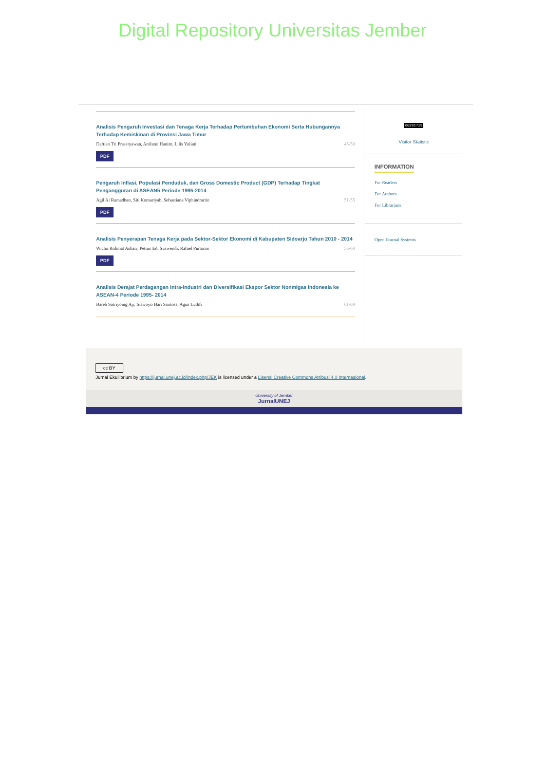Digital Repository Universitas Jember
Analisis Pengaruh Investasi dan Tenaga Kerja Terhadap Pertumbuhan Ekonomi Serta Hubungannya Terhadap Kemiskinan di Provinsi Jawa Timur
Daftian Tri Prasetyawan, Anifatul Hanim, Lilis Yuliati 45-50
PDF
Pengaruh Inflasi, Populasi Penduduk, dan Gross Domestic Product (GDP) Terhadap Tingkat Pengangguran di ASEAN5 Periode 1995-2014
Agil Al Ramadhan, Siti Komariyah, Sebastiana Viphindrartin 51-55
PDF
Analisis Penyerapan Tenaga Kerja pada Sektor-Sektor Ekonomi di Kabupaten Sidoarjo Tahun 2010 - 2014
Wicho Rohmat Ashari, Petrus Edi Suswendi, Rafael Purtomo 56-60
PDF
Analisis Derajat Perdagangan Intra-Industri dan Diversifikasi Ekspor Sektor Nonmigas Indonesia ke ASEAN-4 Periode 1995- 2014
Bareb Satriyoing Aji, Siswoyo Hari Santosa, Agus Luthfi 61-69
00291729
Visitor Statistic
INFORMATION
For Readers
For Authors
For Librarians
Open Journal Systems
cc BY
Jurnal Ekuilibrium by https://jurnal.unej.ac.id/index.php/JEK is licensed under a Lisensi Creative Commons Atribusi 4.0 Internasional.
University of Jember
JurnalUNEJ